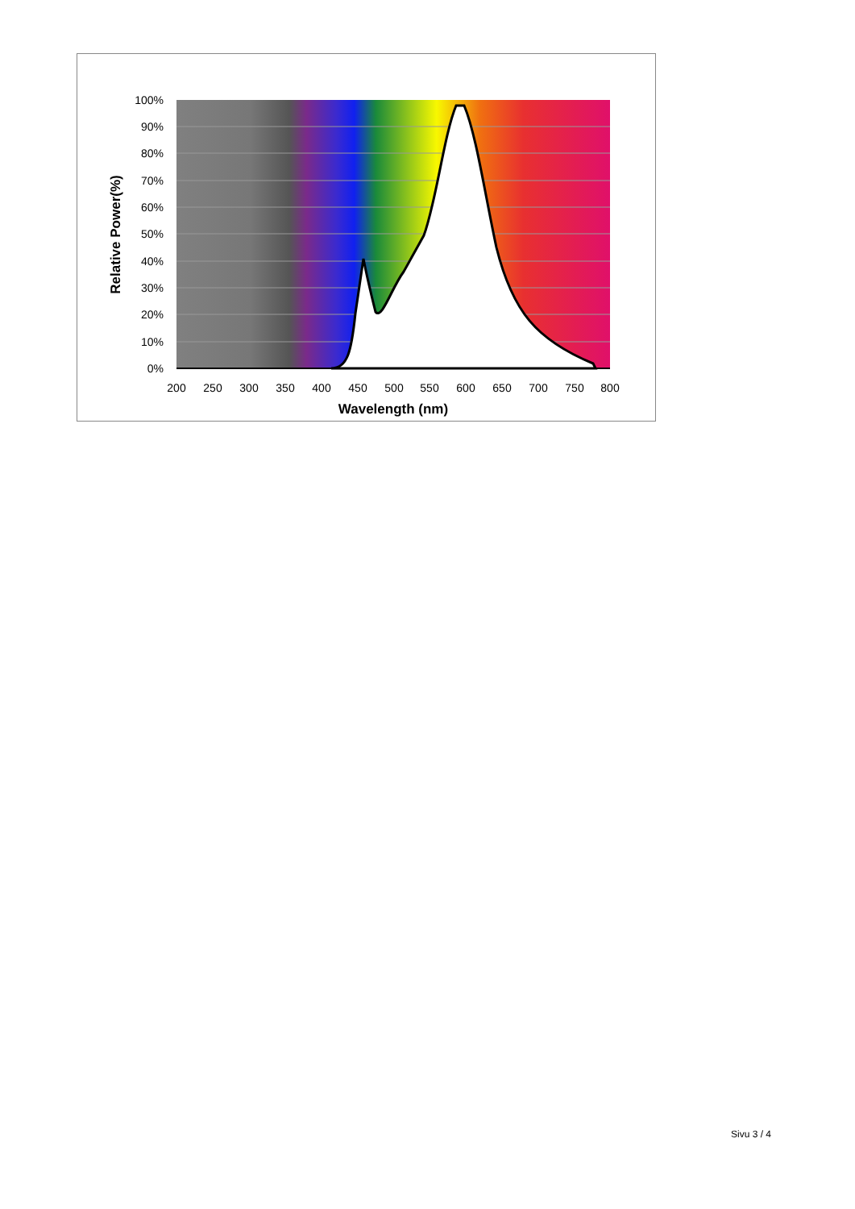100%
90%
80%
70%
60%
50%
40%
30%
20%
10%
0%
200
250
300
350
400
450
500
550
600
650
700
750
800
Wavelength (nm)
Relative Power(%)
Sivu 3 / 4